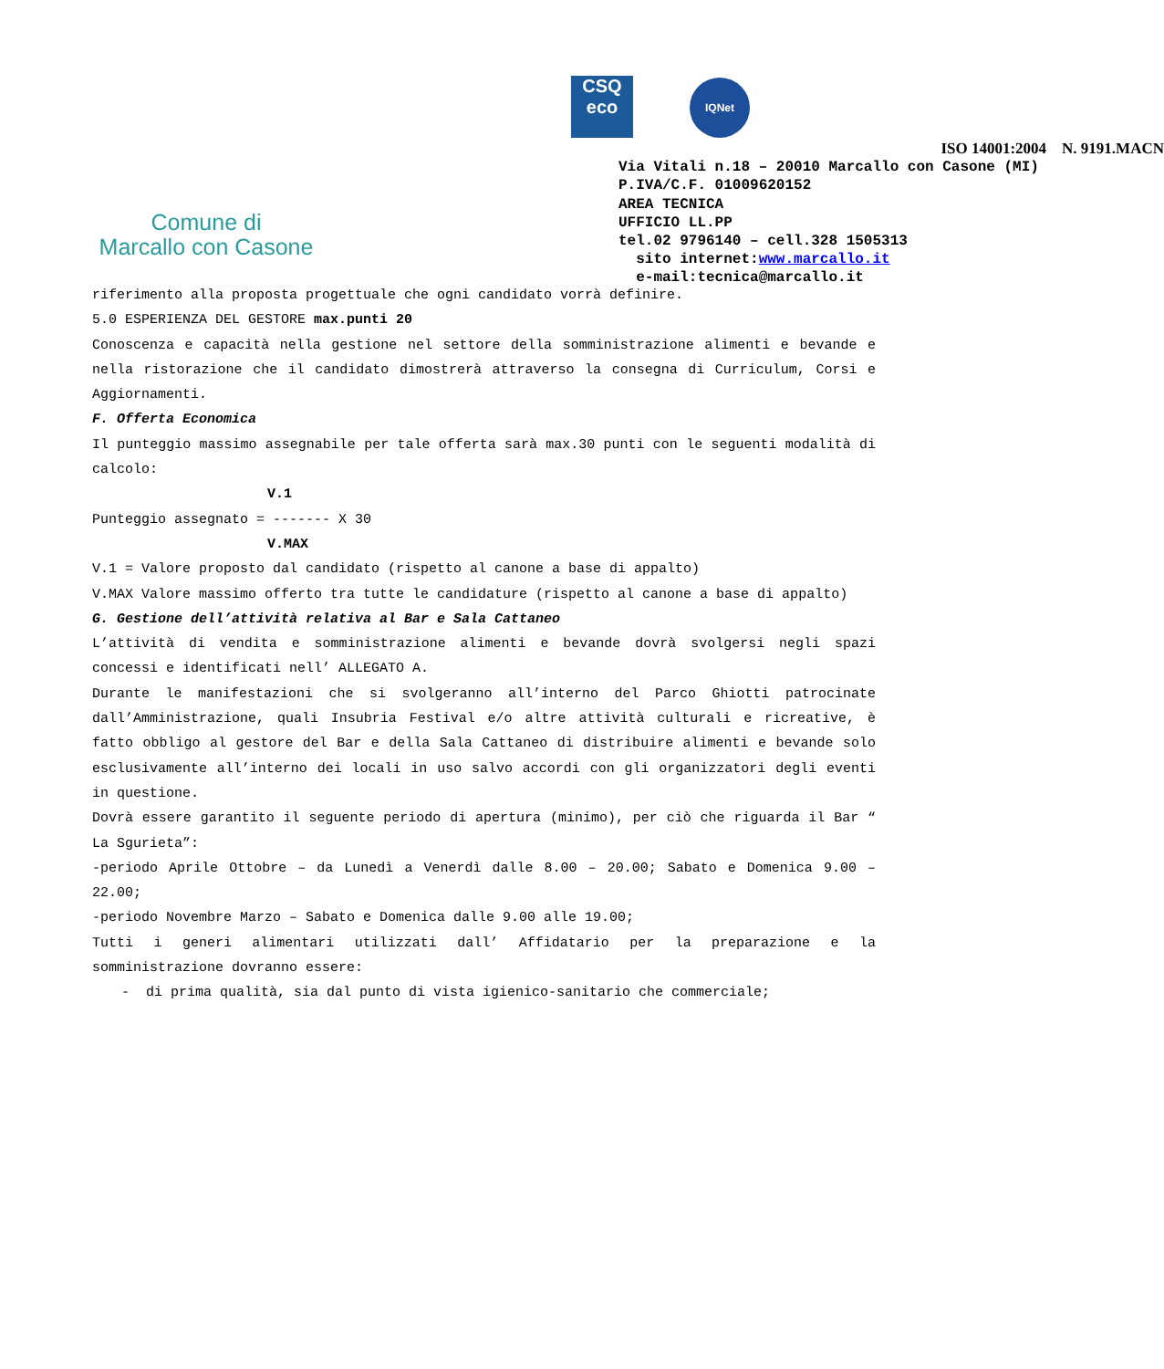Comune di
Marcallo con Casone
CSQ
eco
IQNet
ISO 14001:2004 N. 9191.MACN
Via Vitali n.18 – 20010 Marcallo con Casone (MI) P.IVA/C.F. 01009620152 AREA TECNICA UFFICIO LL.PP tel.02 9796140 – cell.328 1505313 sito internet:www.marcallo.it e-mail:tecnica@marcallo.it
riferimento alla proposta progettuale che ogni candidato vorrà definire.
5.0 ESPERIENZA DEL GESTORE max.punti 20
Conoscenza e capacità nella gestione nel settore della somministrazione alimenti e bevande e nella ristorazione che il candidato dimostrerà attraverso la consegna di Curriculum, Corsi e Aggiornamenti.
F. Offerta Economica
Il punteggio massimo assegnabile per tale offerta sarà max.30 punti con le seguenti modalità di calcolo:
V.1
Punteggio assegnato = ------- X 30
V.MAX
V.1 = Valore proposto dal candidato (rispetto al canone a base di appalto)
V.MAX Valore massimo offerto tra tutte le candidature (rispetto al canone a base di appalto)
G. Gestione dell’attività relativa al Bar e Sala Cattaneo
L’attività di vendita e somministrazione alimenti e bevande dovrà svolgersi negli spazi concessi e identificati nell’ ALLEGATO A.
Durante le manifestazioni che si svolgeranno all’interno del Parco Ghiotti patrocinate dall’Amministrazione, quali Insubria Festival e/o altre attività culturali e ricreative, è fatto obbligo al gestore del Bar e della Sala Cattaneo di distribuire alimenti e bevande solo esclusivamente all’interno dei locali in uso salvo accordi con gli organizzatori degli eventi in questione.
Dovrà essere garantito il seguente periodo di apertura (minimo), per ciò che riguarda il Bar “ La Sgurieta”:
-periodo Aprile Ottobre – da Lunedì a Venerdì dalle 8.00 – 20.00; Sabato e Domenica 9.00 – 22.00;
-periodo Novembre Marzo – Sabato e Domenica dalle 9.00 alle 19.00;
Tutti i generi alimentari utilizzati dall’ Affidatario per la preparazione e la somministrazione dovranno essere:
- di prima qualità, sia dal punto di vista igienico-sanitario che commerciale;